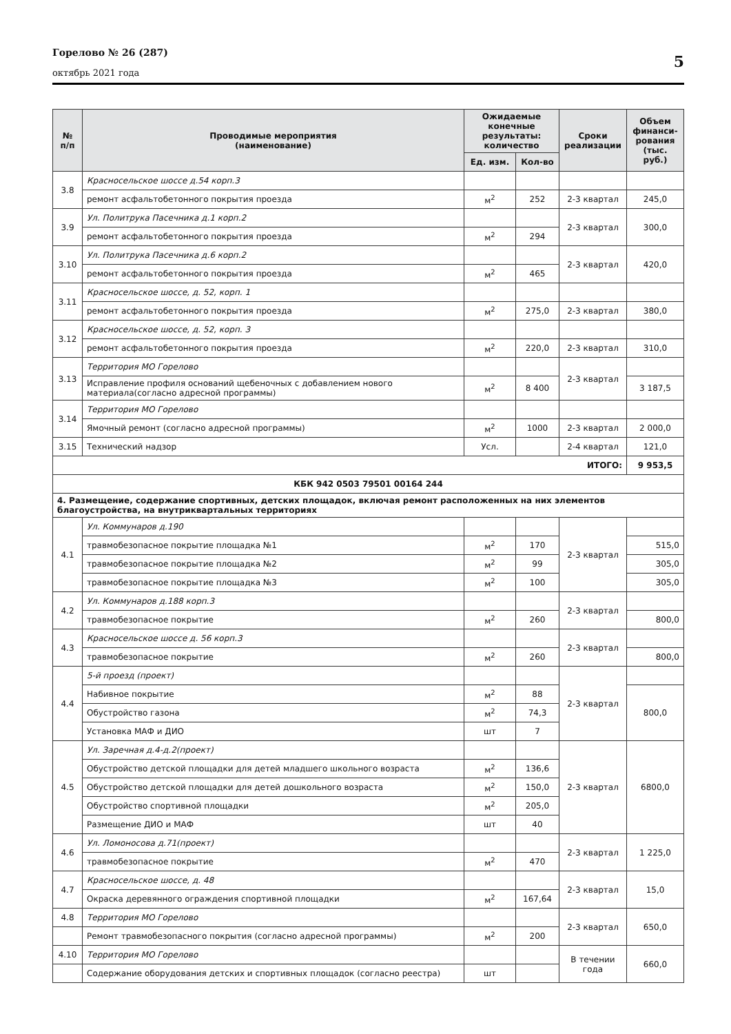Горелово № 26 (287)
октябрь 2021 года
5
| № п/п | Проводимые мероприятия (наименование) | Ожидаемые конечные результаты: количество | | Сроки реализации | Объем финанси-рования (тыс. руб.) |
| --- | --- | --- | --- | --- | --- |
| | | Ед. изм. | Кол-во | | |
| 3.8 | Красносельское шоссе д.54 корп.3 | | | | |
| | ремонт асфальтобетонного покрытия проезда | м<sup>2</sup> | 252 | 2-3 квартал | 245,0 |
| 3.9 | Ул. Политрука Пасечника д.1 корп.2 | | | 2-3 квартал | 300,0 |
| | ремонт асфальтобетонного покрытия проезда | м<sup>2</sup> | 294 | | |
| 3.10 | Ул. Политрука Пасечника д.6 корп.2 | | | 2-3 квартал | 420,0 |
| | ремонт асфальтобетонного покрытия проезда | м<sup>2</sup> | 465 | | |
| 3.11 | Красносельское шоссе, д. 52, корп. 1 | | | | |
| | ремонт асфальтобетонного покрытия проезда | м<sup>2</sup> | 275,0 | 2-3 квартал | 380,0 |
| 3.12 | Красносельское шоссе, д. 52, корп. 3 | | | | |
| | ремонт асфальтобетонного покрытия проезда | м<sup>2</sup> | 220,0 | 2-3 квартал | 310,0 |
| 3.13 | Территория МО Горелово | | | 2-3 квартал | |
| | Исправление профиля оснований щебеночных с добавлением нового материала(согласно адресной программы) | м<sup>2</sup> | 8 400 | | 3 187,5 |
| 3.14 | Территория МО Горелово | | | | |
| | Ямочный ремонт (согласно адресной программы) | м<sup>2</sup> | 1000 | 2-3 квартал | 2 000,0 |
| 3.15 | Технический надзор | Усл. | | 2-4 квартал | 121,0 |
| ИТОГО: | | | | | 9 953,5 |
| КБК 942 0503 79501 00164 244 | | | | | |
| 4. Размещение, содержание спортивных, детских площадок, включая ремонт расположенных на них элементов благоустройства, на внутриквартальных территориях | | | | | |
| 4.1 | Ул. Коммунаров д.190 | | | 2-3 квартал | |
| | травмобезопасное покрытие площадка №1 | м<sup>2</sup> | 170 | | 515,0 |
| | травмобезопасное покрытие площадка №2 | м<sup>2</sup> | 99 | | 305,0 |
| | травмобезопасное покрытие площадка №3 | м<sup>2</sup> | 100 | | 305,0 |
| 4.2 | Ул. Коммунаров д.188 корп.3 | | | 2-3 квартал | |
| | травмобезопасное покрытие | м<sup>2</sup> | 260 | | 800,0 |
| 4.3 | Красносельское шоссе д. 56 корп.3 | | | 2-3 квартал | |
| | травмобезопасное покрытие | м<sup>2</sup> | 260 | | 800,0 |
| 4.4 | 5-й проезд (проект) | | | 2-3 квартал | |
| | Набивное покрытие | м<sup>2</sup> | 88 | | 800,0 |
| | Обустройство газона | м<sup>2</sup> | 74,3 | | |
| | Установка МАФ и ДИО | шт | 7 | | |
| 4.5 | Ул. Заречная д.4-д.2(проект) | | | 2-3 квартал | 6800,0 |
| | Обустройство детской площадки для детей младшего школьного возраста | м<sup>2</sup> | 136,6 | | |
| | Обустройство детской площадки для детей дошкольного возраста | м<sup>2</sup> | 150,0 | | |
| | Обустройство спортивной площадки | м<sup>2</sup> | 205,0 | | |
| | Размещение ДИО и МАФ | шт | 40 | | |
| 4.6 | Ул. Ломоносова д.71(проект) | | | 2-3 квартал | 1 225,0 |
| | травмобезопасное покрытие | м<sup>2</sup> | 470 | | |
| 4.7 | Красносельское шоссе, д. 48 | | | 2-3 квартал | 15,0 |
| | Окраска деревянного ограждения спортивной площадки | м<sup>2</sup> | 167,64 | | |
| 4.8 | Территория МО Горелово | | | 2-3 квартал | 650,0 |
| | Ремонт травмобезопасного покрытия (согласно адресной программы) | м<sup>2</sup> | 200 | | |
| 4.10 | Территория МО Горелово | | | В течении года | 660,0 |
| | Содержание оборудования детских и спортивных площадок (согласно реестра) | шт | | | |